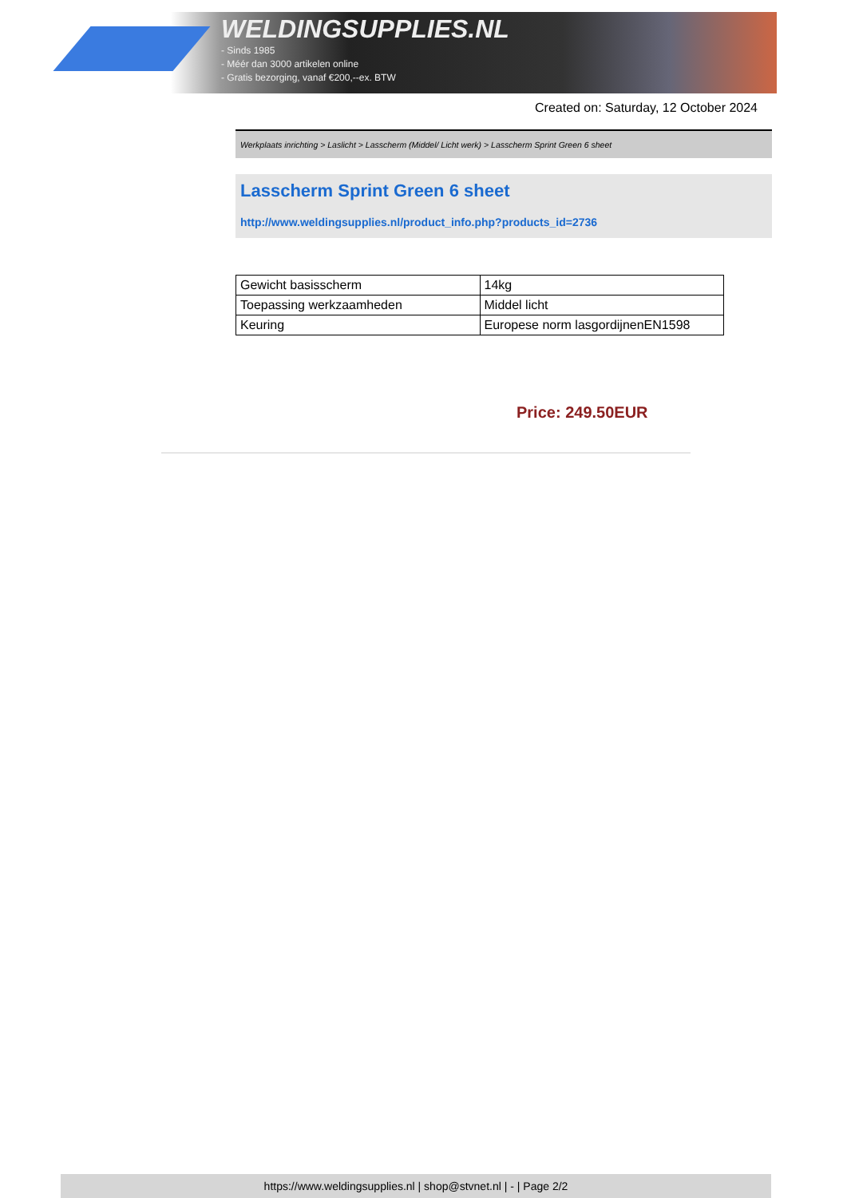WELDINGSUPPLIES.NL
- Sinds 1985
- Méér dan 3000 artikelen online
- Gratis bezorging, vanaf €200,--ex. BTW
Created on: Saturday, 12 October 2024
Werkplaats inrichting > Laslicht > Lasscherm (Middel/ Licht werk) > Lasscherm Sprint Green 6 sheet
Lasscherm Sprint Green 6 sheet
http://www.weldingsupplies.nl/product_info.php?products_id=2736
| Gewicht basisscherm | 14kg |
| Toepassing werkzaamheden | Middel licht |
| Keuring | Europese norm lasgordijnenEN1598 |
Price: 249.50EUR
https://www.weldingsupplies.nl | shop@stvnet.nl | - | Page 2/2